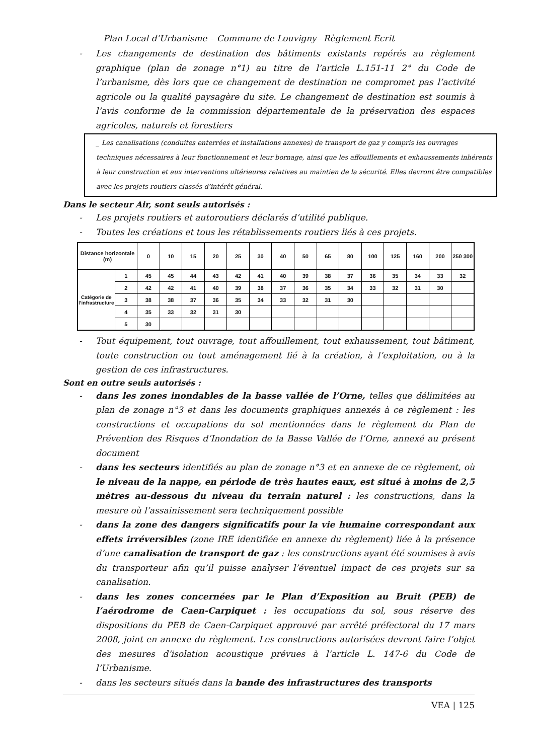Plan Local d’Urbanisme – Commune de Louvigny– Règlement Ecrit
- Les changements de destination des bâtiments existants repérés au règlement graphique (plan de zonage n°1) au titre de l’article L.151-11 2° du Code de l’urbanisme, dès lors que ce changement de destination ne compromet pas l’activité agricole ou la qualité paysagère du site. Le changement de destination est soumis à l’avis conforme de la commission départementale de la préservation des espaces agricoles, naturels et forestiers
_ Les canalisations (conduites enterrées et installations annexes) de transport de gaz y compris les ouvrages techniques nécessaires à leur fonctionnement et leur bornage, ainsi que les affouillements et exhaussements inhérents à leur construction et aux interventions ultérieures relatives au maintien de la sécurité. Elles devront être compatibles avec les projets routiers classés d’intérêt général.
Dans le secteur Air, sont seuls autorisés :
- Les projets routiers et autoroutiers déclarés d’utilité publique.
- Toutes les créations et tous les rétablissements routiers liés à ces projets.
| Distance horizontale (m) | | 0 | 10 | 15 | 20 | 25 | 30 | 40 | 50 | 65 | 80 | 100 | 125 | 160 | 200 | 250 300 |
| --- | --- | --- | --- | --- | --- | --- | --- | --- | --- | --- | --- | --- | --- | --- | --- | --- |
| Catégorie de l’infrastructure | 1 | 45 | 45 | 44 | 43 | 42 | 41 | 40 | 39 | 38 | 37 | 36 | 35 | 34 | 33 | 32 |
| | 2 | 42 | 42 | 41 | 40 | 39 | 38 | 37 | 36 | 35 | 34 | 33 | 32 | 31 | 30 | |
| | 3 | 38 | 38 | 37 | 36 | 35 | 34 | 33 | 32 | 31 | 30 | | | | | |
| | 4 | 35 | 33 | 32 | 31 | 30 | | | | | | | | | | |
| | 5 | 30 | | | | | | | | | | | | | | |
- Tout équipement, tout ouvrage, tout affouillement, tout exhaussement, tout bâtiment, toute construction ou tout aménagement lié à la création, à l’exploitation, ou à la gestion de ces infrastructures.
Sont en outre seuls autorisés :
- dans les zones inondables de la basse vallée de l’Orne, telles que délimitées au plan de zonage n°3 et dans les documents graphiques annexés à ce règlement : les constructions et occupations du sol mentionnées dans le règlement du Plan de Prévention des Risques d’Inondation de la Basse Vallée de l’Orne, annexé au présent document
- dans les secteurs identifiés au plan de zonage n°3 et en annexe de ce règlement, où le niveau de la nappe, en période de très hautes eaux, est situé à moins de 2,5 mètres au-dessous du niveau du terrain naturel : les constructions, dans la mesure où l’assainissement sera techniquement possible
- dans la zone des dangers significatifs pour la vie humaine correspondant aux effets irréversibles (zone IRE identifiée en annexe du règlement) liée à la présence d’une canalisation de transport de gaz : les constructions ayant été soumises à avis du transporteur afin qu’il puisse analyser l’éventuel impact de ces projets sur sa canalisation.
- dans les zones concernées par le Plan d’Exposition au Bruit (PEB) de l’aérodrome de Caen-Carpiquet : les occupations du sol, sous réserve des dispositions du PEB de Caen-Carpiquet approuvé par arrêté préfectoral du 17 mars 2008, joint en annexe du règlement. Les constructions autorisées devront faire l’objet des mesures d’isolation acoustique prévues à l’article L. 147-6 du Code de l’Urbanisme.
- dans les secteurs situés dans la bande des infrastructures des transports
VEA | 125